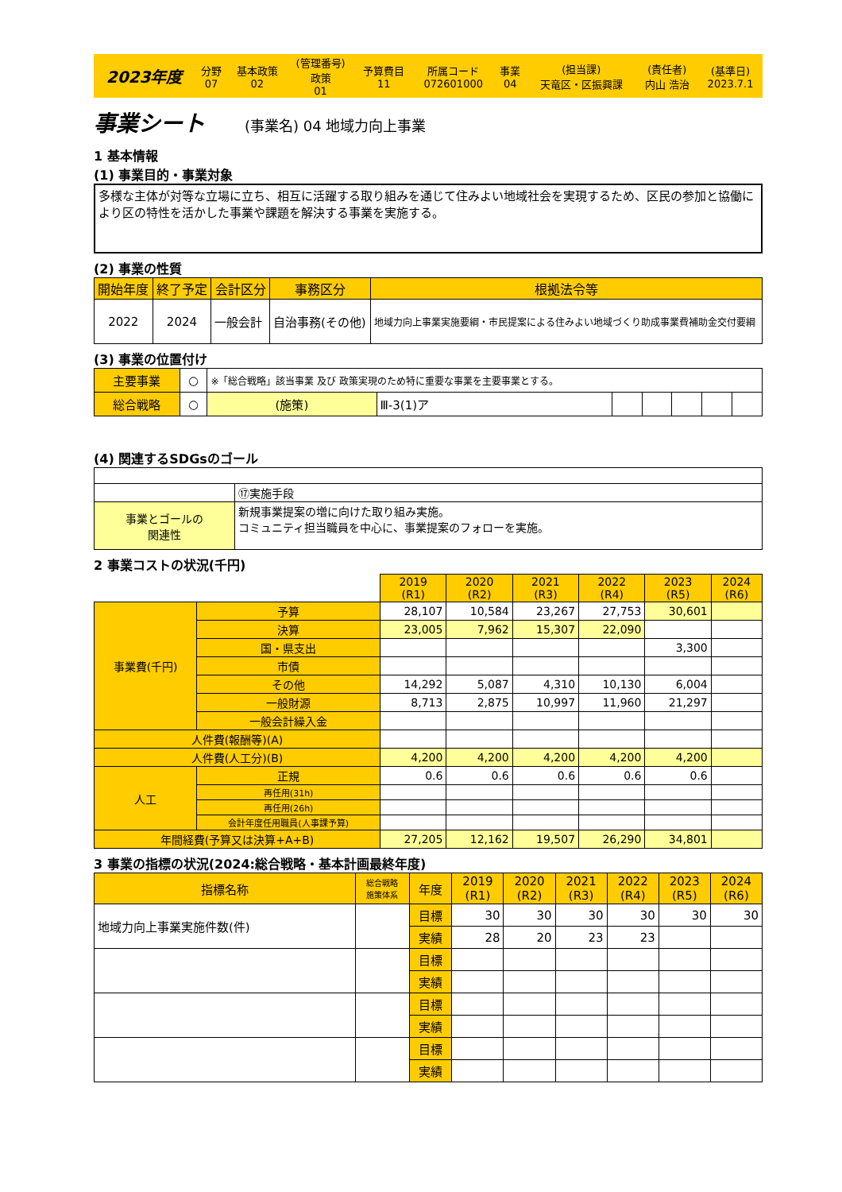| 2023年度 | 分野 07 | 基本政策 02 | (管理番号) 政策 01 | 予算費目 11 | 所属コード 072601000 | 事業 04 | (担当課) 天竜区・区振興課 | (責任者) 内山 浩治 | (基準日) 2023.7.1 |
事業シート (事業名) 04 地域力向上事業
1 基本情報
(1) 事業目的・事業対象
多様な主体が対等な立場に立ち、相互に活躍する取り組みを通じて住みよい地域社会を実現するため、区民の参加と協働により区の特性を活かした事業や課題を解決する事業を実施する。
(2) 事業の性質
| 開始年度 | 終了予定 | 会計区分 | 事務区分 | 根拠法令等 |
| 2022 | 2024 | 一般会計 | 自治事務(その他) | 地域力向上事業実施要綱・市民提案による住みよい地域づくり助成事業費補助金交付要綱 |
(3) 事業の位置付け
| 主要事業 | ○ | ※「総合戦略」該当事業 及び 政策実現のため特に重要な事業を主要事業とする。 | | | | | | |
| 総合戦略 | ○ | (施策) | Ⅲ-3(1)ア | | | | | |
(4) 関連するSDGsのゴール
| | | ⑰実施手段 |
| 事業とゴールの 関連性 | 新規事業提案の増に向けた取り組み実施。 コミュニティ担当職員を中心に、事業提案のフォローを実施。 | |
2 事業コストの状況(千円)
| | | | 2019 (R1) | 2020 (R2) | 2021 (R3) | 2022 (R4) | 2023 (R5) | 2024 (R6) |
| 事業費(千円) | | 予算 | 28,107 | 10,584 | 23,267 | 27,753 | 30,601 | |
| | | 決算 | 23,005 | 7,962 | 15,307 | 22,090 | | |
| | | 国・県支出 | | | | | 3,300 | |
| | | 市債 | | | | | | |
| | | その他 | 14,292 | 5,087 | 4,310 | 10,130 | 6,004 | |
| | | 一般財源 | 8,713 | 2,875 | 10,997 | 11,960 | 21,297 | |
| | | 一般会計繰入金 | | | | | | |
| 人件費(報酬等)(A) | | | | | | | | |
| 人件費(人工分)(B) | | | 4,200 | 4,200 | 4,200 | 4,200 | 4,200 | |
| 人工 | 正規 | | 0.6 | 0.6 | 0.6 | 0.6 | 0.6 | |
| | 再任用(31h) | | | | | | | |
| | 再任用(26h) | | | | | | | |
| | 会計年度任用職員(人事課予算) | | | | | | | |
| 年間経費(予算又は決算+A+B) | | | 27,205 | 12,162 | 19,507 | 26,290 | 34,801 | |
3 事業の指標の状況(2024:総合戦略・基本計画最終年度)
| 指標名称 | 総合戦略 施策体系 | 年度 | 2019 (R1) | 2020 (R2) | 2021 (R3) | 2022 (R4) | 2023 (R5) | 2024 (R6) |
| 地域力向上事業実施件数(件) | | 目標 | 30 | 30 | 30 | 30 | 30 | 30 |
| | | 実績 | 28 | 20 | 23 | 23 | | |
| | | 目標 | | | | | | |
| | | 実績 | | | | | | |
| | | 目標 | | | | | | |
| | | 実績 | | | | | | |
| | | 目標 | | | | | | |
| | | 実績 | | | | | | |